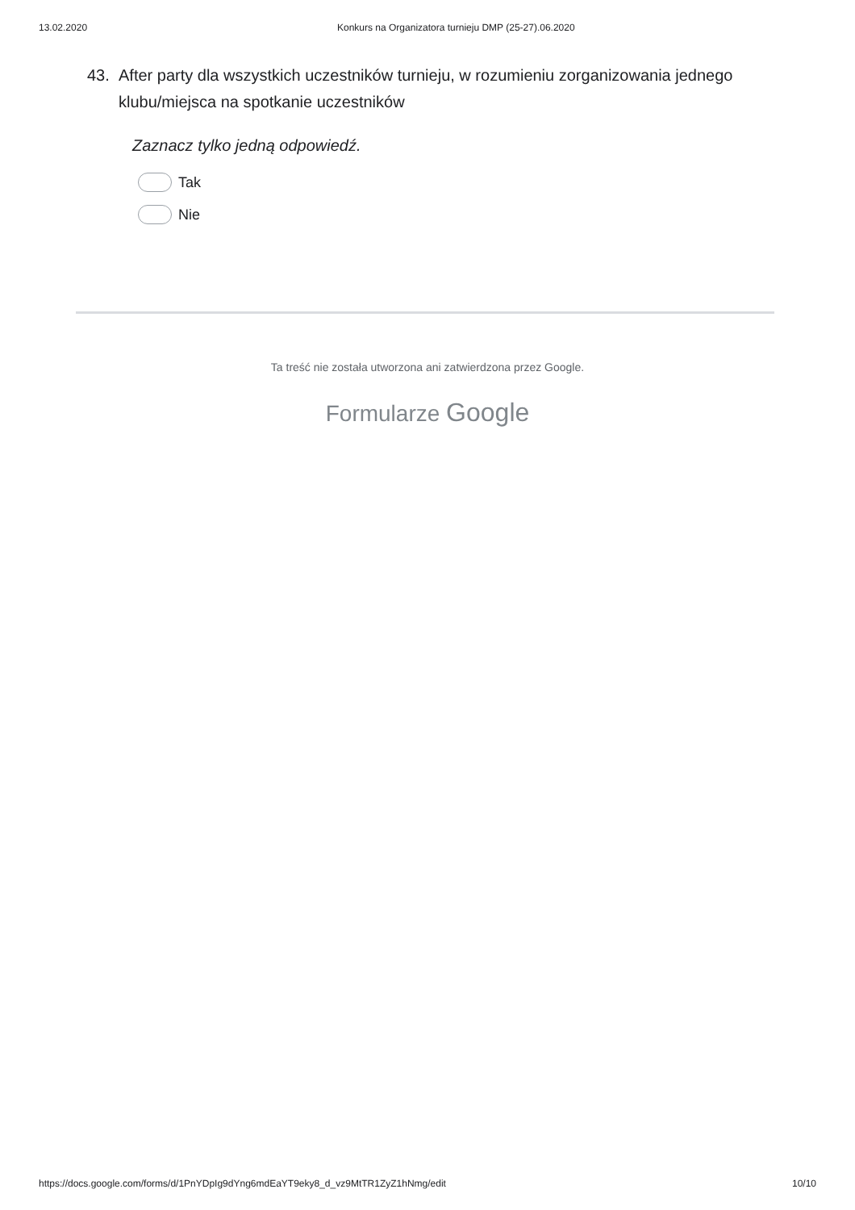13.02.2020 Konkurs na Organizatora turnieju DMP (25-27).06.2020
43. After party dla wszystkich uczestników turnieju, w rozumieniu zorganizowania jednego klubu/miejsca na spotkanie uczestników
Zaznacz tylko jedną odpowiedź.
Tak
Nie
Ta treść nie została utworzona ani zatwierdzona przez Google.
Formularze Google
https://docs.google.com/forms/d/1PnYDpIg9dYng6mdEaYT9eky8_d_vz9MtTR1ZyZ1hNmg/edit 10/10